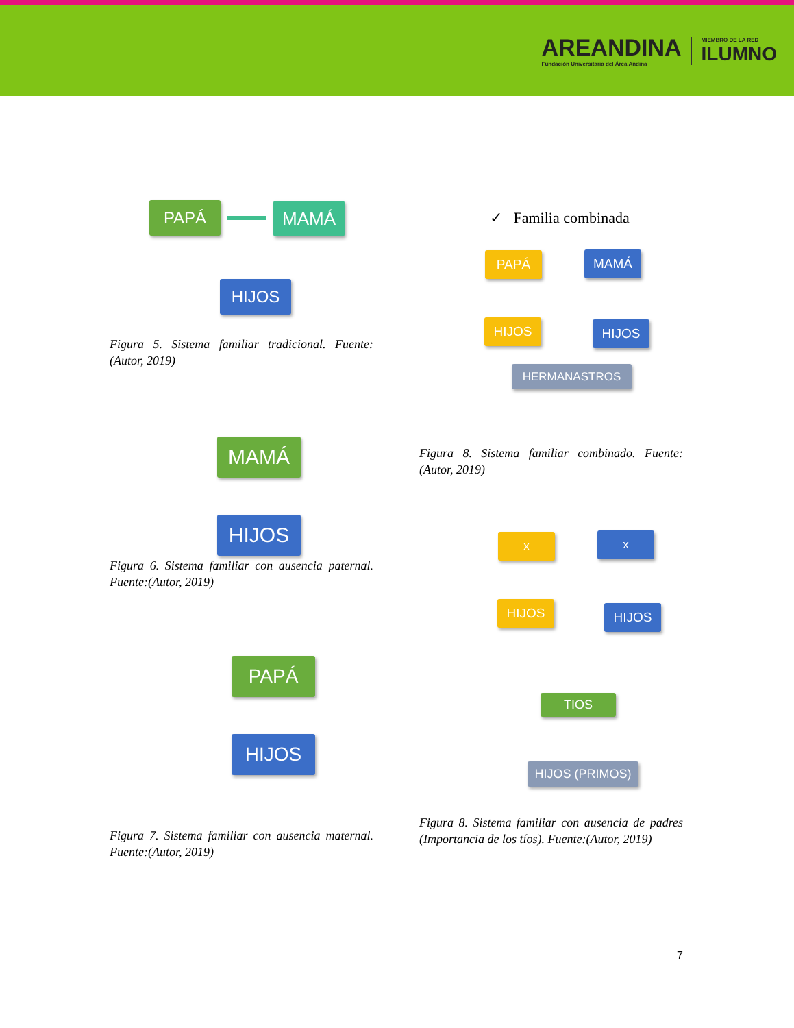AREANDINA
Fundación Universitaria del Área Andina
MIEMBRO DE LA RED
ILUMNO
PAPÁ MAMÁ
HIJOS
Figura 5. Sistema familiar tradicional. Fuente:(Autor, 2019)
MAMÁ
HIJOS
Figura 6. Sistema familiar con ausencia paternal. Fuente:(Autor, 2019)
PAPÁ
HIJOS
Figura 7. Sistema familiar con ausencia maternal. Fuente:(Autor, 2019)
✓ Familia combinada
PAPÁ MAMÁ
HIJOS HIJOS
HERMANASTROS
Figura 8. Sistema familiar combinado. Fuente:(Autor, 2019)
x x
HIJOS HIJOS
TIOS
HIJOS (PRIMOS)
Figura 8. Sistema familiar con ausencia de padres (Importancia de los tíos). Fuente:(Autor, 2019)
7